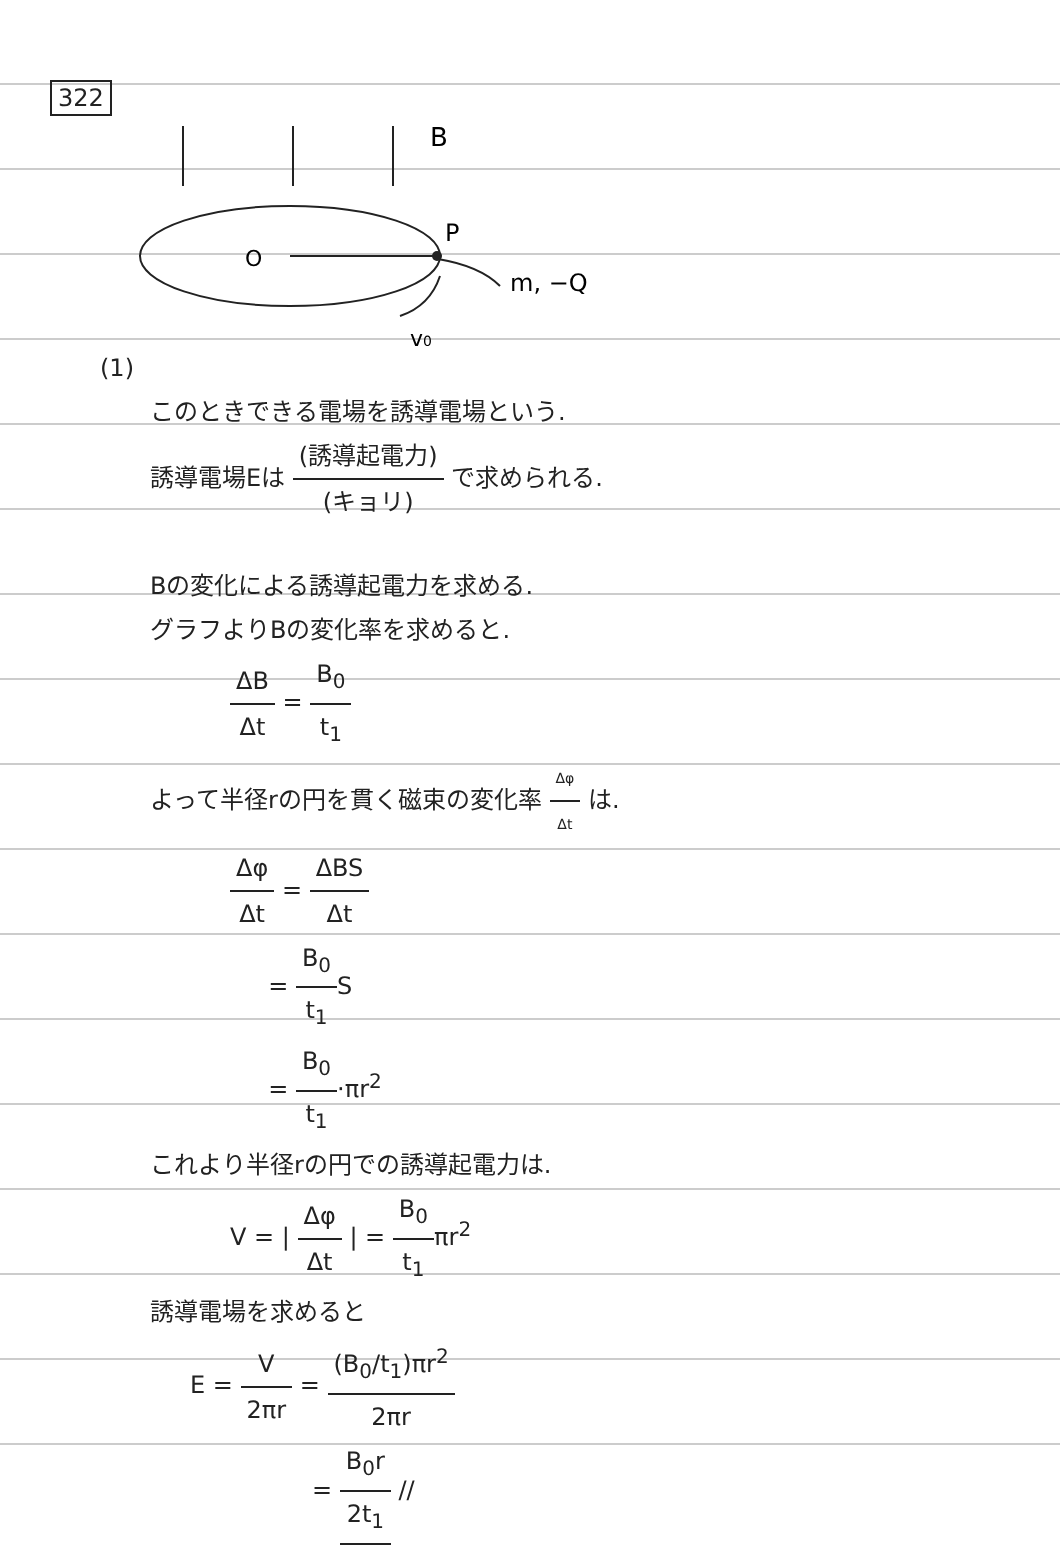322
B
P
O
m, −Q
v0
(1)
このときできる電場を誘導電場という.
誘導電場Eは (誘導起電力) (キョリ) で求められる.
Bの変化による誘導起電力を求める.
グラフよりBの変化率を求めると.
ΔB Δt = B<sub>0</sub> t<sub>1</sub>
よって半径rの円を貫く磁束の変化率 Δφ Δt は.
Δφ Δt = ΔBS Δt
= B<sub>0</sub> t<sub>1</sub> S
= B<sub>0</sub> t<sub>1</sub>·πr<sup>2</sup>
これより半径rの円での誘導起電力は.
V = | Δφ Δt | = B<sub>0</sub> t<sub>1</sub>πr<sup>2</sup>
誘導電場を求めると
E = V 2πr = (B<sub>0</sub>/t<sub>1</sub>)πr<sup>2</sup> 2πr
= B<sub>0</sub>r 2t<sub>1</sub> //